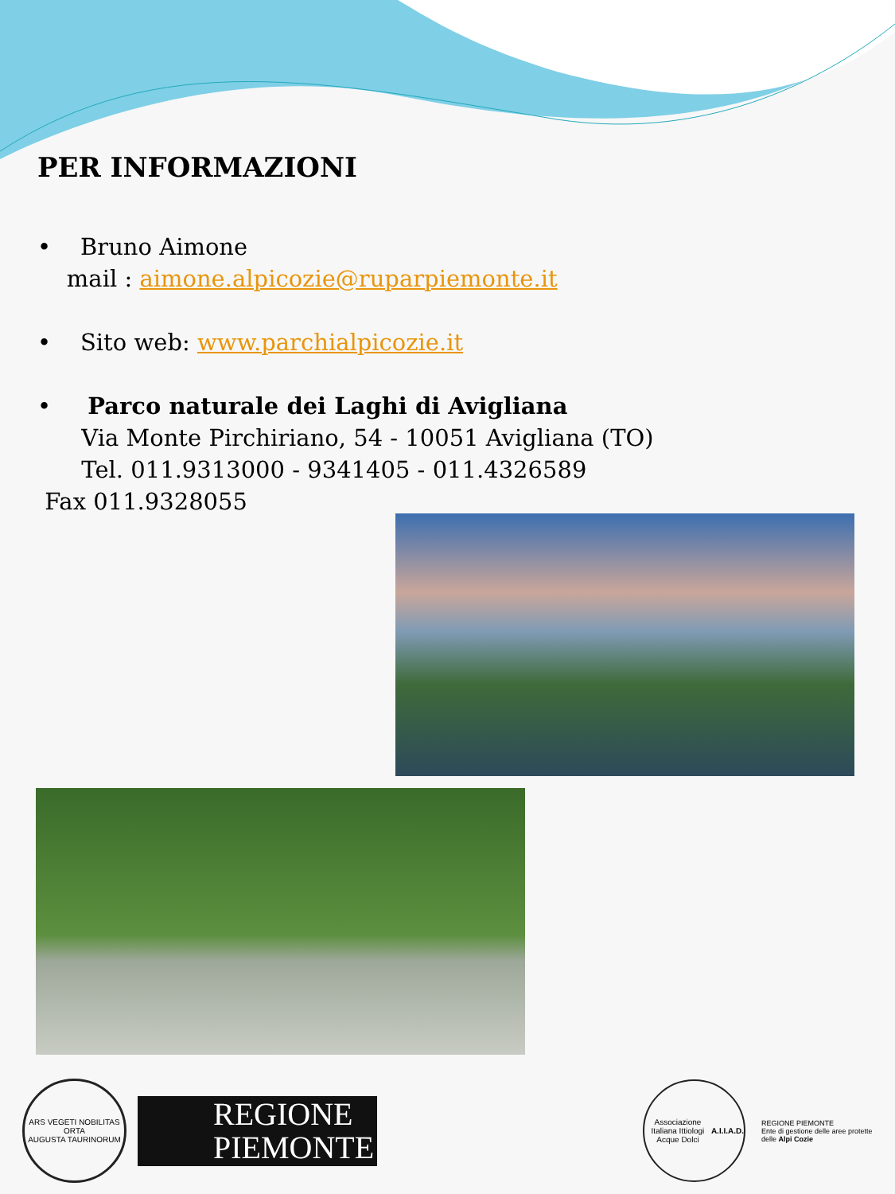PER INFORMAZIONI
• Bruno Aimone
mail : aimone.alpicozie@ruparpiemonte.it
• Sito web: www.parchialpicozie.it
• Parco naturale dei Laghi di Avigliana
Via Monte Pirchiriano, 54 - 10051 Avigliana (TO)
Tel. 011.9313000 - 9341405 - 011.4326589
Fax 011.9328055
ARS VEGETI NOBILITAS ORTA
AUGUSTA TAURINORUM
REGIONE
PIEMONTE
Associazione Italiana Ittiologi Acque Dolci
A.I.I.A.D.
REGIONE PIEMONTE
Ente di gestione delle aree protette delle Alpi Cozie